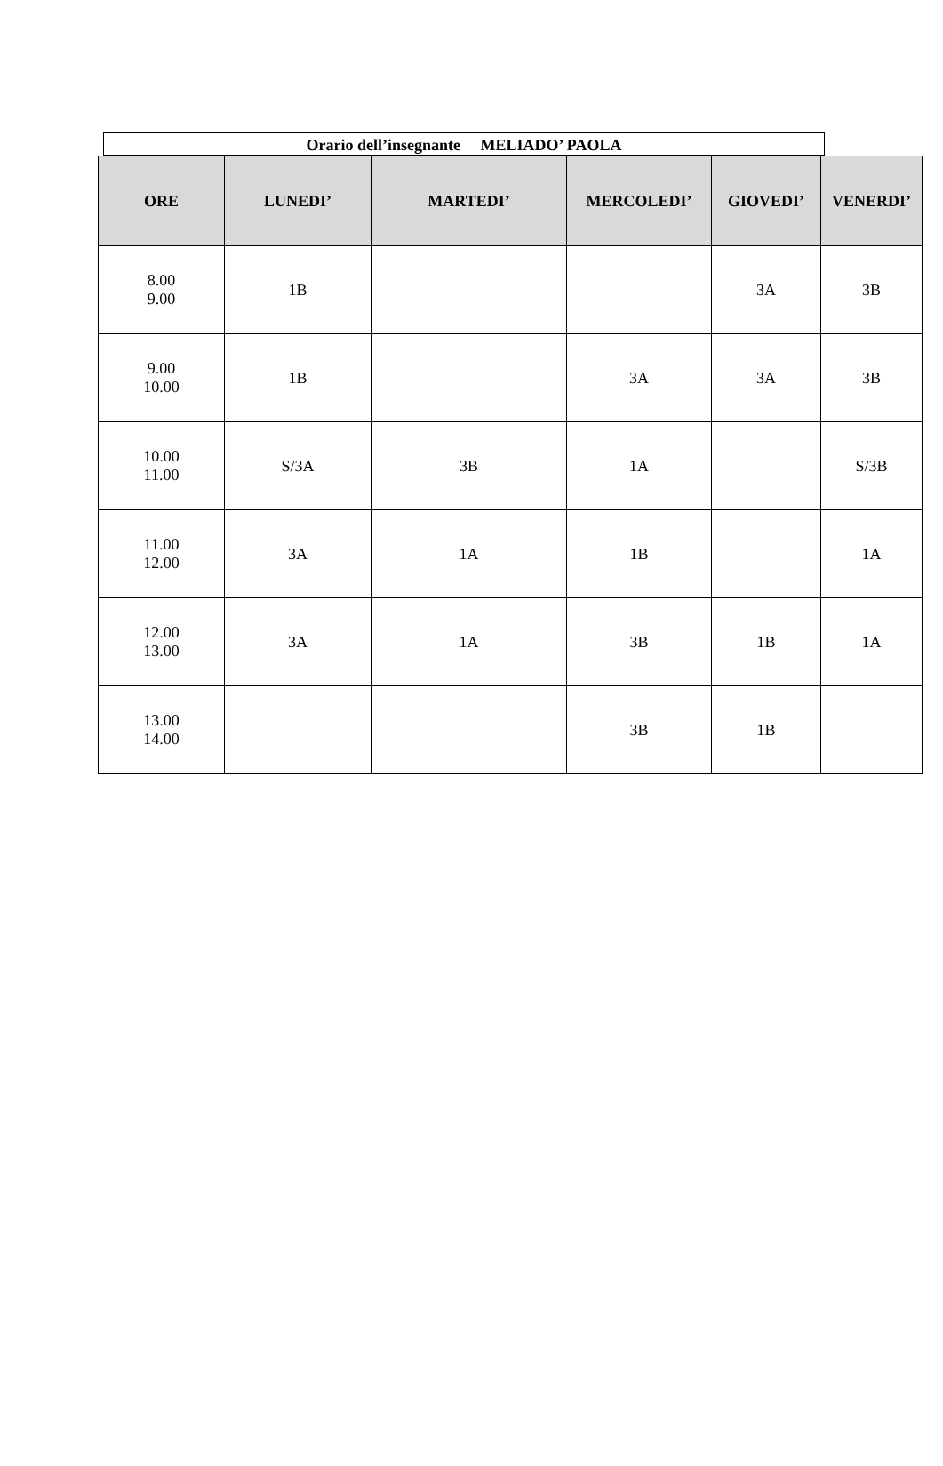Orario dell’insegnante MELIADO’ PAOLA
| ORE | LUNEDI’ | MARTEDI’ | MERCOLEDI’ | GIOVEDI’ | VENERDI’ |
| --- | --- | --- | --- | --- | --- |
| 8.00 9.00 | 1B | | | 3A | 3B |
| 9.00 10.00 | 1B | | 3A | 3A | 3B |
| 10.00 11.00 | S/3A | 3B | 1A | | S/3B |
| 11.00 12.00 | 3A | 1A | 1B | | 1A |
| 12.00 13.00 | 3A | 1A | 3B | 1B | 1A |
| 13.00 14.00 | | | 3B | 1B | |